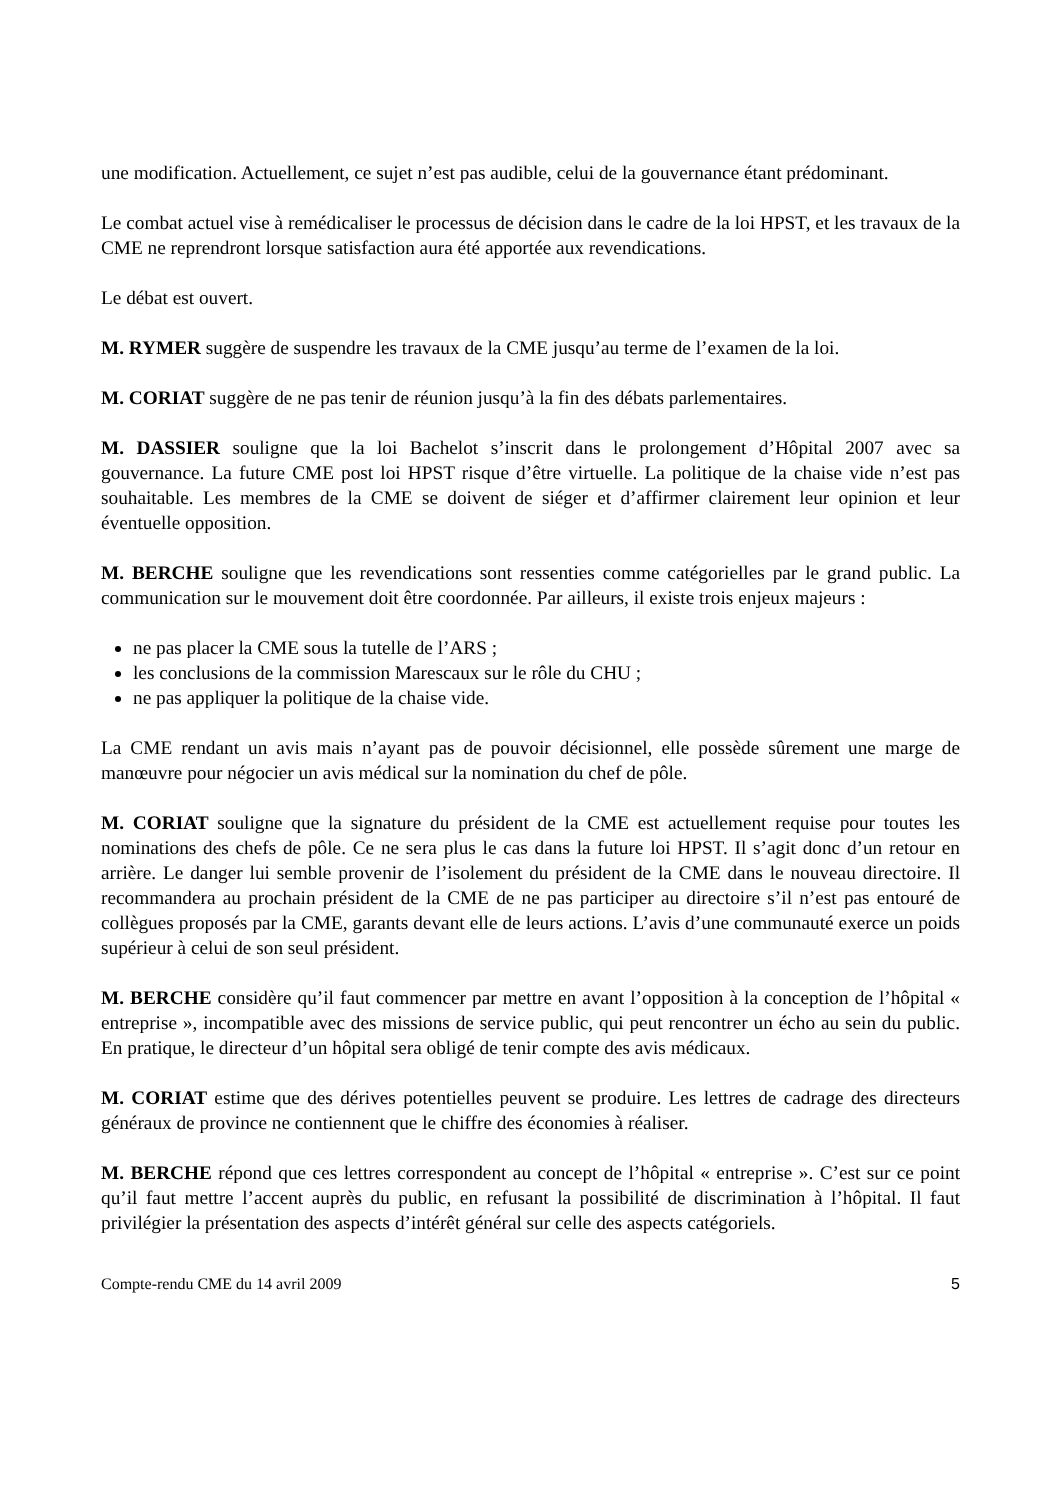une modification. Actuellement, ce sujet n’est pas audible, celui de la gouvernance étant prédominant.
Le combat actuel vise à remédicaliser le processus de décision dans le cadre de la loi HPST, et les travaux de la CME ne reprendront lorsque satisfaction aura été apportée aux revendications.
Le débat est ouvert.
M. RYMER suggère de suspendre les travaux de la CME jusqu’au terme de l’examen de la loi.
M. CORIAT suggère de ne pas tenir de réunion jusqu’à la fin des débats parlementaires.
M. DASSIER souligne que la loi Bachelot s’inscrit dans le prolongement d’Hôpital 2007 avec sa gouvernance. La future CME post loi HPST risque d’être virtuelle. La politique de la chaise vide n’est pas souhaitable. Les membres de la CME se doivent de siéger et d’affirmer clairement leur opinion et leur éventuelle opposition.
M. BERCHE souligne que les revendications sont ressenties comme catégorielles par le grand public. La communication sur le mouvement doit être coordonnée. Par ailleurs, il existe trois enjeux majeurs :
ne pas placer la CME sous la tutelle de l’ARS ;
les conclusions de la commission Marescaux sur le rôle du CHU ;
ne pas appliquer la politique de la chaise vide.
La CME rendant un avis mais n’ayant pas de pouvoir décisionnel, elle possède sûrement une marge de manœuvre pour négocier un avis médical sur la nomination du chef de pôle.
M. CORIAT souligne que la signature du président de la CME est actuellement requise pour toutes les nominations des chefs de pôle. Ce ne sera plus le cas dans la future loi HPST. Il s’agit donc d’un retour en arrière. Le danger lui semble provenir de l’isolement du président de la CME dans le nouveau directoire. Il recommandera au prochain président de la CME de ne pas participer au directoire s’il n’est pas entouré de collègues proposés par la CME, garants devant elle de leurs actions. L’avis d’une communauté exerce un poids supérieur à celui de son seul président.
M. BERCHE considère qu’il faut commencer par mettre en avant l’opposition à la conception de l’hôpital « entreprise », incompatible avec des missions de service public, qui peut rencontrer un écho au sein du public. En pratique, le directeur d’un hôpital sera obligé de tenir compte des avis médicaux.
M. CORIAT estime que des dérives potentielles peuvent se produire. Les lettres de cadrage des directeurs généraux de province ne contiennent que le chiffre des économies à réaliser.
M. BERCHE répond que ces lettres correspondent au concept de l’hôpital « entreprise ». C’est sur ce point qu’il faut mettre l’accent auprès du public, en refusant la possibilité de discrimination à l’hôpital. Il faut privilégier la présentation des aspects d’intérêt général sur celle des aspects catégoriels.
Compte-rendu CME du 14 avril 2009 5